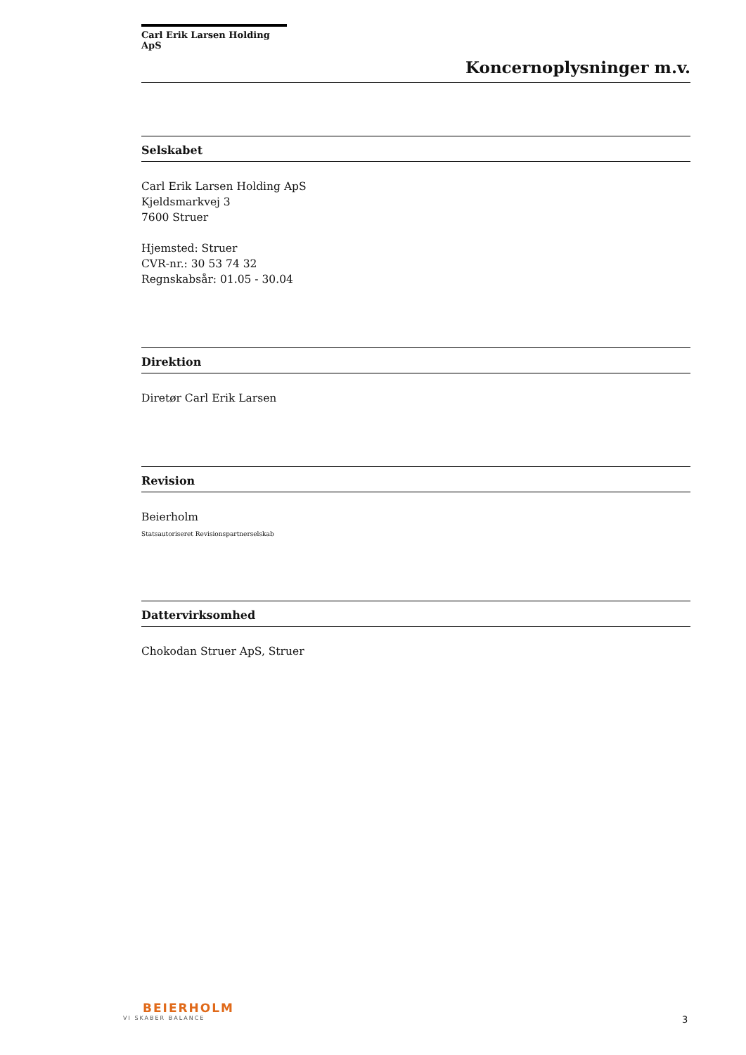Carl Erik Larsen Holding ApS
Koncernoplysninger m.v.
Selskabet
Carl Erik Larsen Holding ApS
Kjeldsmarkvej 3
7600 Struer
Hjemsted: Struer
CVR-nr.: 30 53 74 32
Regnskabsår: 01.05 - 30.04
Direktion
Diretør Carl Erik Larsen
Revision
Beierholm
Statsautoriseret Revisionspartnerselskab
Dattervirksomhed
Chokodan Struer ApS, Struer
BEIERHOLM
VI SKABER BALANCE
3